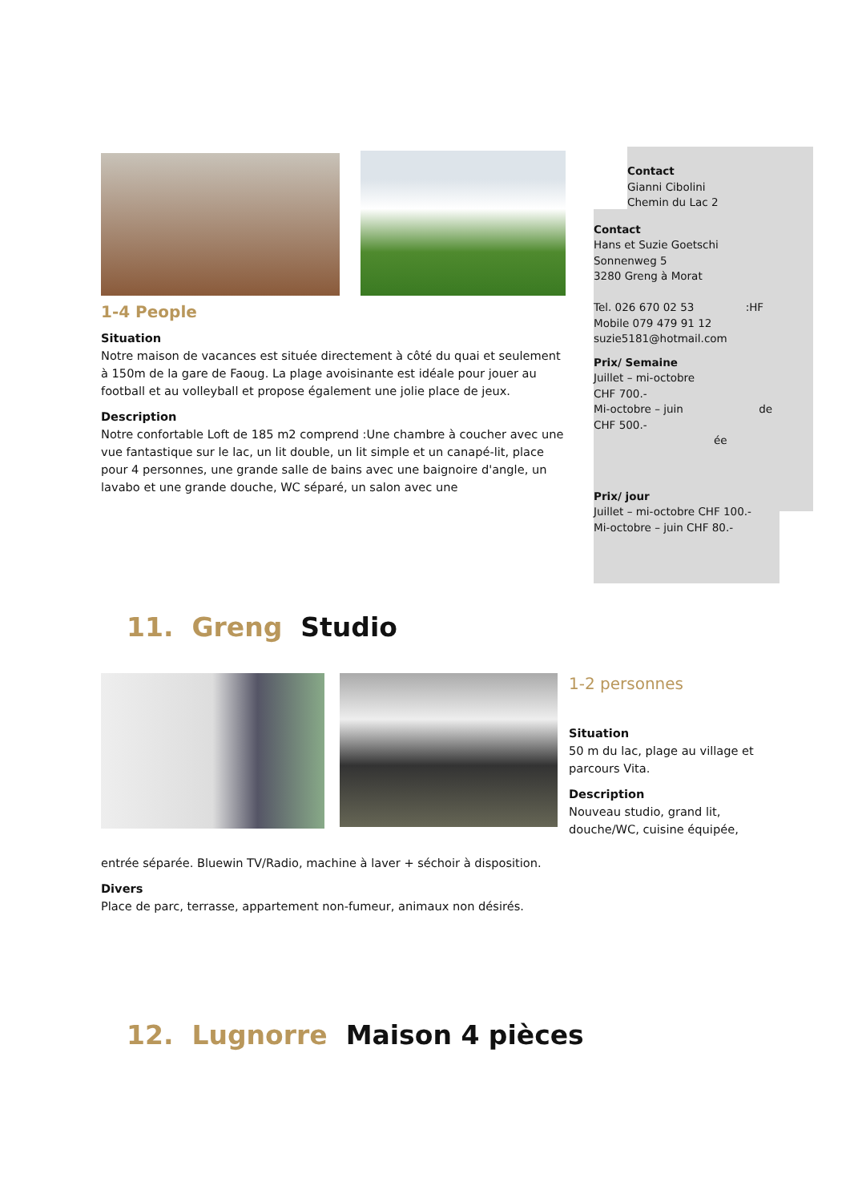1-4 People
Situation
Notre maison de vacances est située directement à côté du quai et seulement à 150m de la gare de Faoug. La plage avoisinante est idéale pour jouer au football et au volleyball et propose également une jolie place de jeux.
Description
Notre confortable Loft de 185 m2 comprend :Une chambre à coucher avec une vue fantastique sur le lac, un lit double, un lit simple et un canapé-lit, place pour 4 personnes, une grande salle de bains avec une baignoire d'angle, un lavabo et une grande douche, WC séparé, un salon avec une
Contact
Gianni Cibolini
Chemin du Lac 2
Contact
Hans et Suzie Goetschi
Sonnenweg 5
3280 Greng à Morat
Tel. 026 670 02 53 :HF
Mobile 079 479 91 12
suzie5181@hotmail.com
Prix/ Semaine
Juillet – mi-octobre
CHF 700.-
Mi-octobre – juin de
CHF 500.- ée
Prix/ jour
Juillet – mi-octobre CHF 100.-
Mi-octobre – juin CHF 80.-
11. Greng Studio
1-2 personnes
Situation
50 m du lac, plage au village et parcours Vita.
Description
Nouveau studio, grand lit, douche/WC, cuisine équipée,
entrée séparée. Bluewin TV/Radio, machine à laver + séchoir à disposition.
Divers
Place de parc, terrasse, appartement non-fumeur, animaux non désirés.
12. Lugnorre Maison 4 pièces